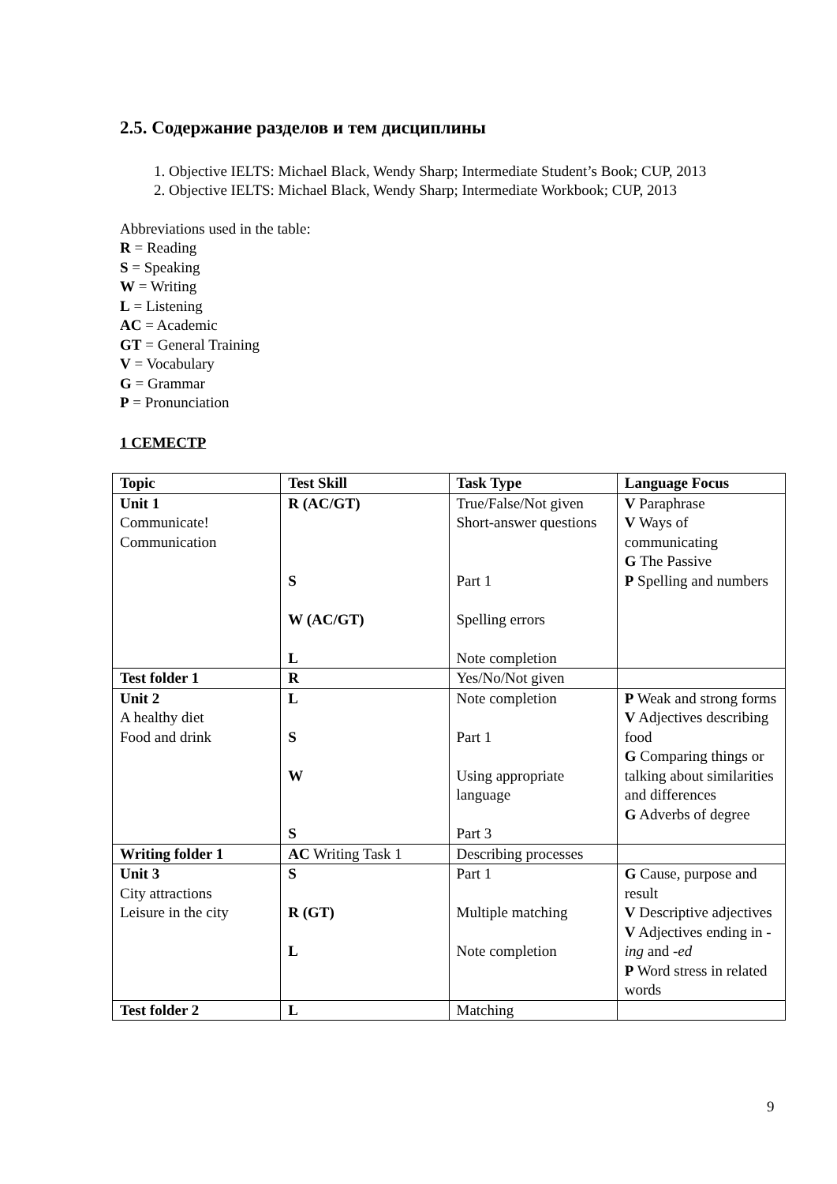2.5. Содержание разделов и тем дисциплины
1. Objective IELTS: Michael Black, Wendy Sharp; Intermediate Student’s Book; CUP, 2013
2. Objective IELTS: Michael Black, Wendy Sharp; Intermediate Workbook; CUP, 2013
Abbreviations used in the table:
R = Reading
S = Speaking
W = Writing
L = Listening
AC = Academic
GT = General Training
V = Vocabulary
G = Grammar
P = Pronunciation
1 СЕМЕСТР
| Topic | Test Skill | Task Type | Language Focus |
| --- | --- | --- | --- |
| Unit 1 Communicate! Communication | R (AC/GT) S W (AC/GT) L | True/False/Not given Short-answer questions Part 1 Spelling errors Note completion | V Paraphrase V Ways of communicating G The Passive P Spelling and numbers |
| Test folder 1 | R | Yes/No/Not given | |
| Unit 2 A healthy diet Food and drink | L S W S | Note completion Part 1 Using appropriate language Part 3 | P Weak and strong forms V Adjectives describing food G Comparing things or talking about similarities and differences G Adverbs of degree |
| Writing folder 1 | AC Writing Task 1 | Describing processes | |
| Unit 3 City attractions Leisure in the city | S R (GT) L | Part 1 Multiple matching Note completion | G Cause, purpose and result V Descriptive adjectives V Adjectives ending in -ing and -ed P Word stress in related words |
| Test folder 2 | L | Matching | |
9